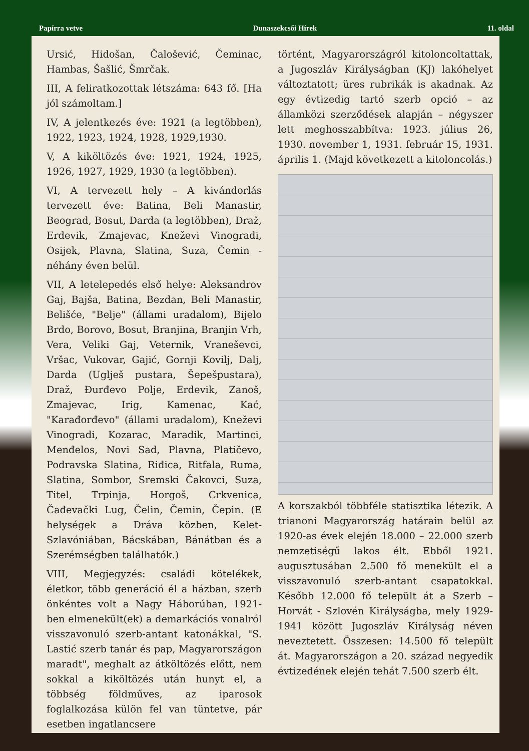Papírra vetve Dunaszekcsői Hírek 11. oldal
Ursić, Hidošan, Čalošević, Čeminac, Hambas, Šašlić, Šmrčak.
III, A feliratkozottak létszáma: 643 fő. [Ha jól számoltam.]
IV, A jelentkezés éve: 1921 (a legtöbben), 1922, 1923, 1924, 1928, 1929,1930.
V, A kiköltözés éve: 1921, 1924, 1925, 1926, 1927, 1929, 1930 (a legtöbben).
VI, A tervezett hely – A kivándorlás tervezett éve: Batina, Beli Manastir, Beograd, Bosut, Darda (a legtöbben), Draž, Erdevik, Zmajevac, Kneževi Vinogradi, Osijek, Plavna, Slatina, Suza, Čemin - néhány éven belül.
VII, A letelepedés első helye: Aleksandrov Gaj, Bajša, Batina, Bezdan, Beli Manastir, Belišće, "Belje" (állami uradalom), Bijelo Brdo, Borovo, Bosut, Branjina, Branjin Vrh, Vera, Veliki Gaj, Veternik, Vraneševci, Vršac, Vukovar, Gajić, Gornji Kovilj, Dalj, Darda (Uglješ pustara, Šepešpustara), Draž, Đurđevo Polje, Erdevik, Zanoš, Zmajevac, Irig, Kamenac, Kać, "Karađorđevo" (állami uradalom), Kneževi Vinogradi, Kozarac, Maradik, Martinci, Menđelos, Novi Sad, Plavna, Platičevo, Podravska Slatina, Riđica, Ritfala, Ruma, Slatina, Sombor, Sremski Čakovci, Suza, Titel, Trpinja, Horgoš, Crkvenica, Čađevački Lug, Čelin, Čemin, Čepin. (E helységek a Dráva közben, Kelet- Szlavóniában, Bácskában, Bánátban és a Szerémségben találhatók.)
VIII, Megjegyzés: családi kötelékek, életkor, több generáció él a házban, szerb önkéntes volt a Nagy Háborúban, 1921-ben elmenekült(ek) a demarkációs vonalról visszavonuló szerb-antant katonákkal, "S. Lastić szerb tanár és pap, Magyarországon maradt", meghalt az átköltözés előtt, nem sokkal a kiköltözés után hunyt el, a többség földműves, az iparosok foglalkozása külön fel van tüntetve, pár esetben ingatlancsere
történt, Magyarországról kitoloncoltattak, a Jugoszláv Királyságban (KJ) lakóhelyet változtatott; üres rubrikák is akadnak. Az egy évtizedig tartó szerb opció – az államközi szerződések alapján – négyszer lett meghosszabbítva: 1923. július 26, 1930. november 1, 1931. február 15, 1931. április 1. (Majd következett a kitoloncolás.)
A korszakból többféle statisztika létezik. A trianoni Magyarország határain belül az 1920-as évek elején 18.000 – 22.000 szerb nemzetiségű lakos élt. Ebből 1921. augusztusában 2.500 fő menekült el a visszavonuló szerb-antant csapatokkal. Később 12.000 fő települt át a Szerb – Horvát - Szlovén Királyságba, mely 1929-1941 között Jugoszláv Királyság néven neveztetett. Összesen: 14.500 fő települt át. Magyarországon a 20. század negyedik évtizedének elején tehát 7.500 szerb élt.